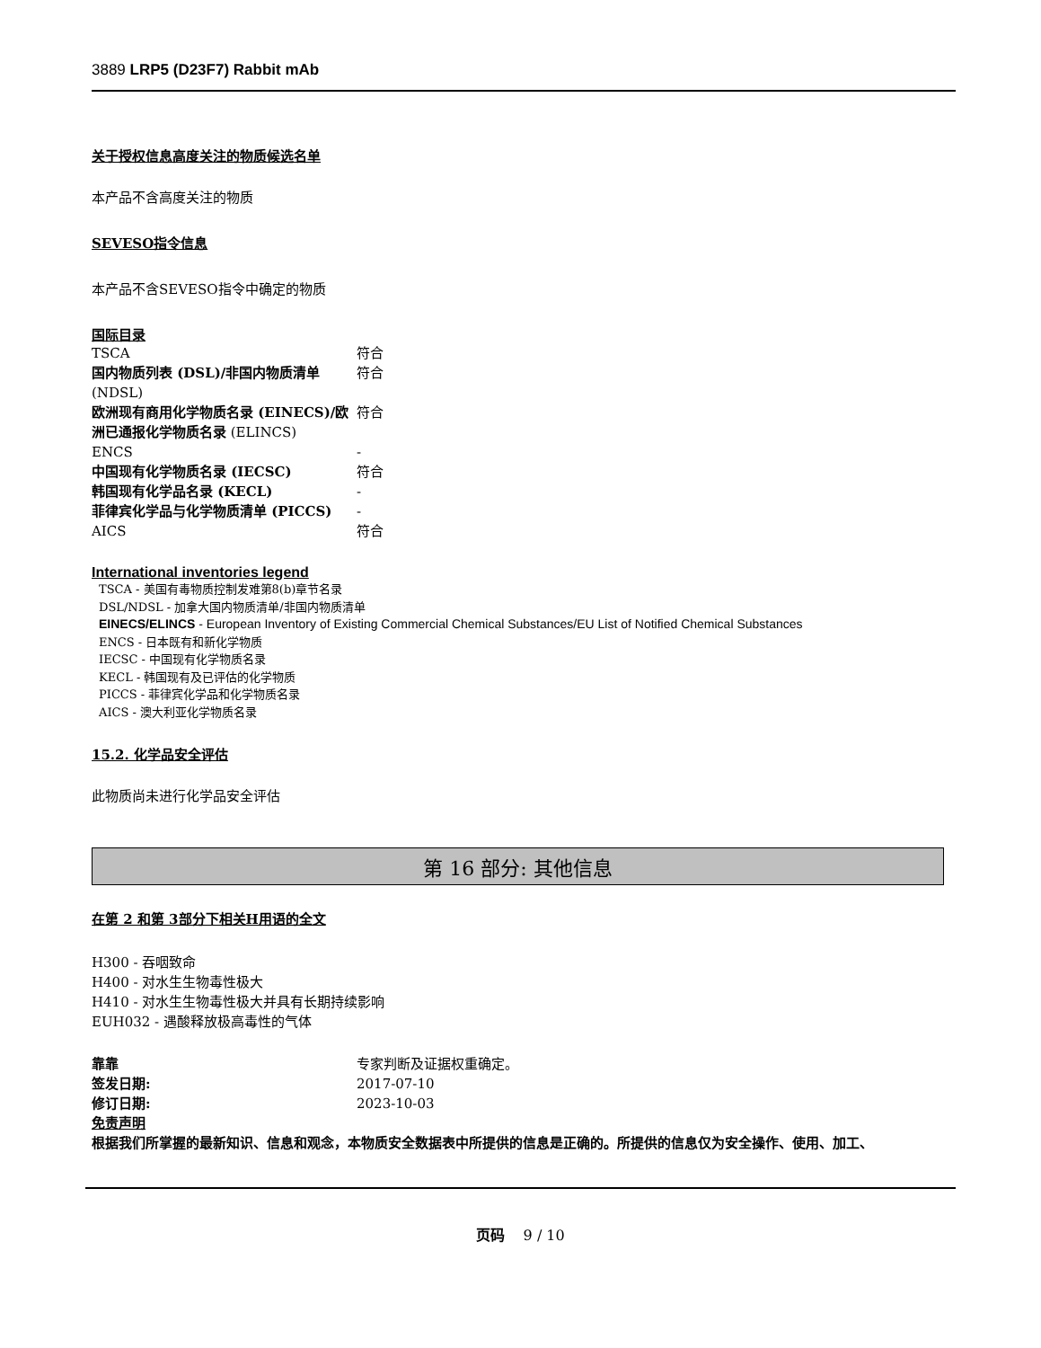3889 LRP5 (D23F7) Rabbit mAb
关于授权信息高度关注的物质候选名单
本产品不含高度关注的物质
SEVESO指令信息
本产品不含SEVESO指令中确定的物质
国际目录
| TSCA | 符合 |
| 国内物质列表 (DSL)/非国内物质清单 (NDSL) | 符合 |
| 欧洲现有商用化学物质名录 (EINECS)/欧洲已通报化学物质名录 (ELINCS) | 符合 |
| ENCS | - |
| 中国现有化学物质名录 (IECSC) | 符合 |
| 韩国现有化学品名录 (KECL) | - |
| 菲律宾化学品与化学物质清单 (PICCS) | - |
| AICS | 符合 |
International inventories legend
TSCA - 美国有毒物质控制发难第8(b)章节名录
DSL/NDSL - 加拿大国内物质清单/非国内物质清单
EINECS/ELINCS - European Inventory of Existing Commercial Chemical Substances/EU List of Notified Chemical Substances
ENCS - 日本既有和新化学物质
IECSC - 中国现有化学物质名录
KECL - 韩国现有及已评估的化学物质
PICCS - 菲律宾化学品和化学物质名录
AICS - 澳大利亚化学物质名录
15.2. 化学品安全评估
此物质尚未进行化学品安全评估
第 16 部分: 其他信息
在第 2 和第 3部分下相关H用语的全文
H300 - 吞咽致命
H400 - 对水生生物毒性极大
H410 - 对水生生物毒性极大并具有长期持续影响
EUH032 - 遇酸释放极高毒性的气体
| 靠靠 | 专家判断及证据权重确定。 |
| 签发日期: | 2017-07-10 |
| 修订日期: | 2023-10-03 |
免责声明
根据我们所掌握的最新知识、信息和观念，本物质安全数据表中所提供的信息是正确的。所提供的信息仅为安全操作、使用、加工、
页码 9 / 10